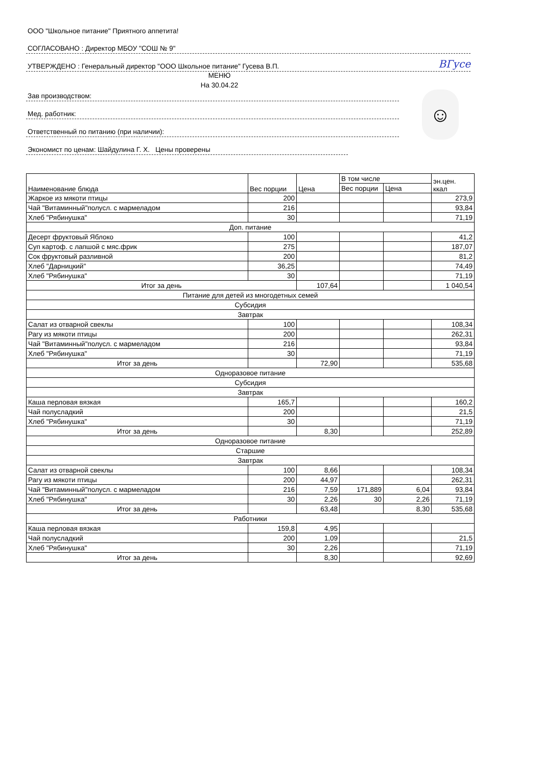ООО "Школьное питание" Приятного аппетита!
СОГЛАСОВАНО : Директор МБОУ "СОШ № 9"
УТВЕРЖДЕНО : Генеральный директор "ООО Школьное питание" Гусева В.П. ВГусе
МЕНЮ
На 30.04.22
Зав производством:
Мед. работник:
Ответственный по питанию (при наличии):
Экономист по ценам: Шайдулина Г. Х. Цены проверены
☺
| Наименование блюда | Вес порции | Цена | В том числе | | эн.цен. ккал |
| | | | Вес порции | Цена | |
| Жаркое из мякоти птицы | 200 | | | | 273,9 |
| Чай "Витаминный"полусл. с мармеладом | 216 | | | | 93,84 |
| Хлеб "Рябинушка" | 30 | | | | 71,19 |
| Доп. питание | | | | | |
| Десерт фруктовый Яблоко | 100 | | | | 41,2 |
| Суп картоф. с лапшой с мяс.фрик | 275 | | | | 187,07 |
| Сок фруктовый разливной | 200 | | | | 81,2 |
| Хлеб "Дарницкий" | 36,25 | | | | 74,49 |
| Хлеб "Рябинушка" | 30 | | | | 71,19 |
| Итог за день | | 107,64 | | | 1 040,54 |
| Питание для детей из многодетных семей | | | | | |
| Субсидия | | | | | |
| Завтрак | | | | | |
| Салат из отварной свеклы | 100 | | | | 108,34 |
| Рагу из мякоти птицы | 200 | | | | 262,31 |
| Чай "Витаминный"полусл. с мармеладом | 216 | | | | 93,84 |
| Хлеб "Рябинушка" | 30 | | | | 71,19 |
| Итог за день | | 72,90 | | | 535,68 |
| Одноразовое питание | | | | | |
| Субсидия | | | | | |
| Завтрак | | | | | |
| Каша перловая вязкая | 165,7 | | | | 160,2 |
| Чай полусладкий | 200 | | | | 21,5 |
| Хлеб "Рябинушка" | 30 | | | | 71,19 |
| Итог за день | | 8,30 | | | 252,89 |
| Одноразовое питание | | | | | |
| Старшие | | | | | |
| Завтрак | | | | | |
| Салат из отварной свеклы | 100 | 8,66 | | | 108,34 |
| Рагу из мякоти птицы | 200 | 44,97 | | | 262,31 |
| Чай "Витаминный"полусл. с мармеладом | 216 | 7,59 | 171,889 | 6,04 | 93,84 |
| Хлеб "Рябинушка" | 30 | 2,26 | 30 | 2,26 | 71,19 |
| Итог за день | | 63,48 | | 8,30 | 535,68 |
| Работники | | | | | |
| Каша перловая вязкая | 159,8 | 4,95 | | | |
| Чай полусладкий | 200 | 1,09 | | | 21,5 |
| Хлеб "Рябинушка" | 30 | 2,26 | | | 71,19 |
| Итог за день | | 8,30 | | | 92,69 |